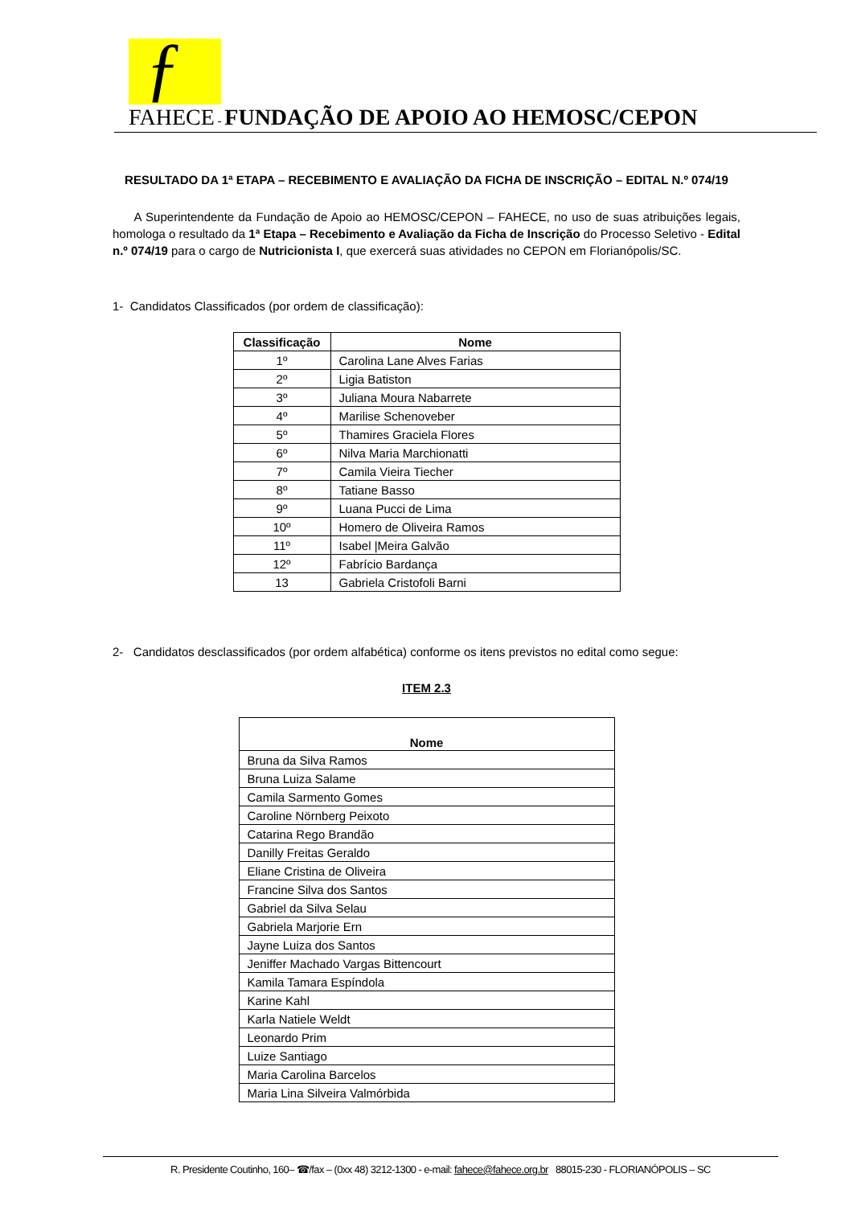ƒ
FAHECE - FUNDAÇÃO DE APOIO AO HEMOSC/CEPON
RESULTADO DA 1ª ETAPA – RECEBIMENTO E AVALIAÇÃO DA FICHA DE INSCRIÇÃO – EDITAL N.º 074/19
A Superintendente da Fundação de Apoio ao HEMOSC/CEPON – FAHECE, no uso de suas atribuições legais, homologa o resultado da 1ª Etapa – Recebimento e Avaliação da Ficha de Inscrição do Processo Seletivo - Edital n.º 074/19 para o cargo de Nutricionista I, que exercerá suas atividades no CEPON em Florianópolis/SC.
1- Candidatos Classificados (por ordem de classificação):
| Classificação | Nome |
| --- | --- |
| 1º | Carolina Lane Alves Farias |
| 2º | Ligia Batiston |
| 3º | Juliana Moura Nabarrete |
| 4º | Marilise Schenoveber |
| 5º | Thamires Graciela Flores |
| 6º | Nilva Maria Marchionatti |
| 7º | Camila Vieira Tiecher |
| 8º | Tatiane Basso |
| 9º | Luana Pucci de Lima |
| 10º | Homero de Oliveira Ramos |
| 11º | Isabel /Meira Galvão |
| 12º | Fabrício Bardança |
| 13 | Gabriela Cristofoli Barni |
2- Candidatos desclassificados (por ordem alfabética) conforme os itens previstos no edital como segue:
ITEM 2.3
| Nome |
| --- |
| Bruna da Silva Ramos |
| Bruna Luiza Salame |
| Camila Sarmento Gomes |
| Caroline Nörnberg Peixoto |
| Catarina Rego Brandão |
| Danilly Freitas Geraldo |
| Eliane Cristina de Oliveira |
| Francine Silva dos Santos |
| Gabriel da Silva Selau |
| Gabriela Marjorie Ern |
| Jayne Luiza dos Santos |
| Jeniffer Machado Vargas Bittencourt |
| Kamila Tamara Espíndola |
| Karine Kahl |
| Karla Natiele Weldt |
| Leonardo Prim |
| Luize Santiago |
| Maria Carolina Barcelos |
| Maria Lina Silveira Valmórbida |
R. Presidente Coutinho, 160– ☎/fax – (0xx 48) 3212-1300 - e-mail: fahece@fahece.org.br 88015-230 - FLORIANÓPOLIS – SC